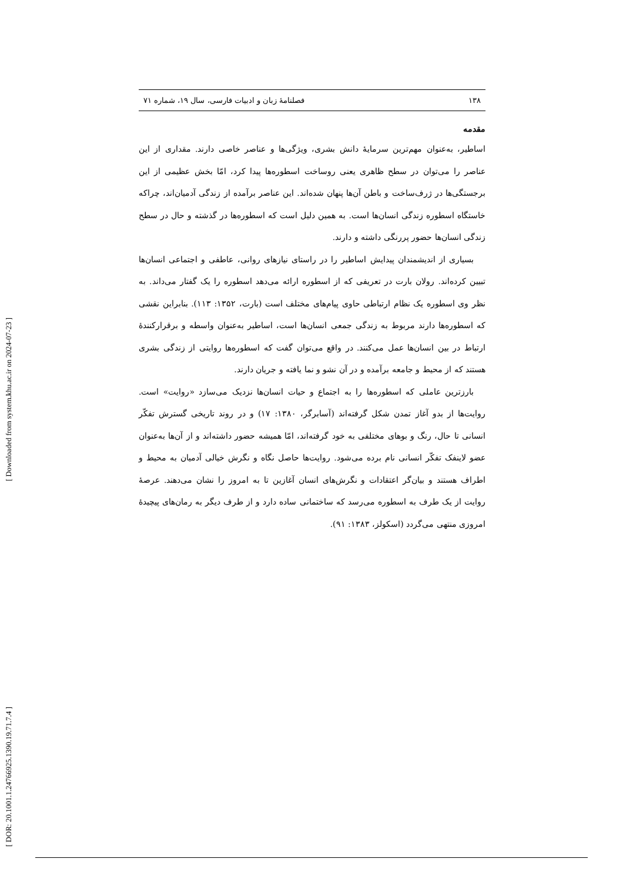[ Downloaded from system.khu.ac.ir on 2024-07-23 ]
[ DOR: 20.1001.1.24766925.1390.19.71.7.4 ]
۱۳۸ فصلنامهٔ زبان و ادبیات فارسی، سال ۱۹، شماره ۷۱
مقدمه
اساطیر، به‌عنوان مهم‌ترین سرمایهٔ دانش بشری، ویژگی‌ها و عناصر خاصی دارند. مقداری از این عناصر را می‌توان در سطح ظاهری یعنی روساخت اسطوره‌ها پیدا کرد، امّا بخش عظیمی از این برجستگی‌ها در ژرف‌ساخت و باطن آن‌ها پنهان شده‌اند. این عناصر برآمده از زندگی آدمیان‌اند، چراکه خاستگاه اسطوره زندگی انسان‌ها است. به همین دلیل است که اسطوره‌ها در گذشته و حال در سطح زندگی انسان‌ها حضور پررنگی داشته و دارند.
بسیاری از اندیشمندان پیدایش اساطیر را در راستای نیازهای روانی، عاطفی و اجتماعی انسان‌ها تبیین کرده‌اند. رولان بارت در تعریفی که از اسطوره ارائه می‌دهد اسطوره را یک گفتار می‌داند. به نظر وی اسطوره یک نظام ارتباطی حاوی پیام‌های مختلف است (بارت، ۱۳۵۲: ۱۱۳). بنابراین نقشی که اسطوره‌ها دارند مربوط به زندگی جمعی انسان‌ها است، اساطیر به‌عنوان واسطه و برقرارکنندهٔ ارتباط در بین انسان‌ها عمل می‌کنند. در واقع می‌توان گفت که اسطوره‌ها روایتی از زندگی بشری هستند که از محیط و جامعه برآمده و در آن نشو و نما یافته و جریان دارند.
بارزترین عاملی که اسطوره‌ها را به اجتماع و حیات انسان‌ها نزدیک می‌سازد «روایت» است. روایت‌ها از بدو آغاز تمدن شکل گرفته‌اند (آسابرگر، ۱۳۸۰: ۱۷) و در روند تاریخی گسترش تفکّر انسانی تا حال، رنگ و بوهای مختلفی به خود گرفته‌اند، امّا همیشه حضور داشته‌اند و از آن‌ها به‌عنوان عضو لاینفک تفکّر انسانی نام برده می‌شود. روایت‌ها حاصل نگاه و نگرش خیالی آدمیان به محیط و اطراف هستند و بیان‌گر اعتقادات و نگرش‌های انسان آغازین تا به امروز را نشان می‌دهند. عرصهٔ روایت از یک طرف به اسطوره می‌رسد که ساختمانی ساده دارد و از طرف دیگر به رمان‌های پیچیدهٔ امروزی منتهی می‌گردد (اسکولز، ۱۳۸۳: ۹۱).